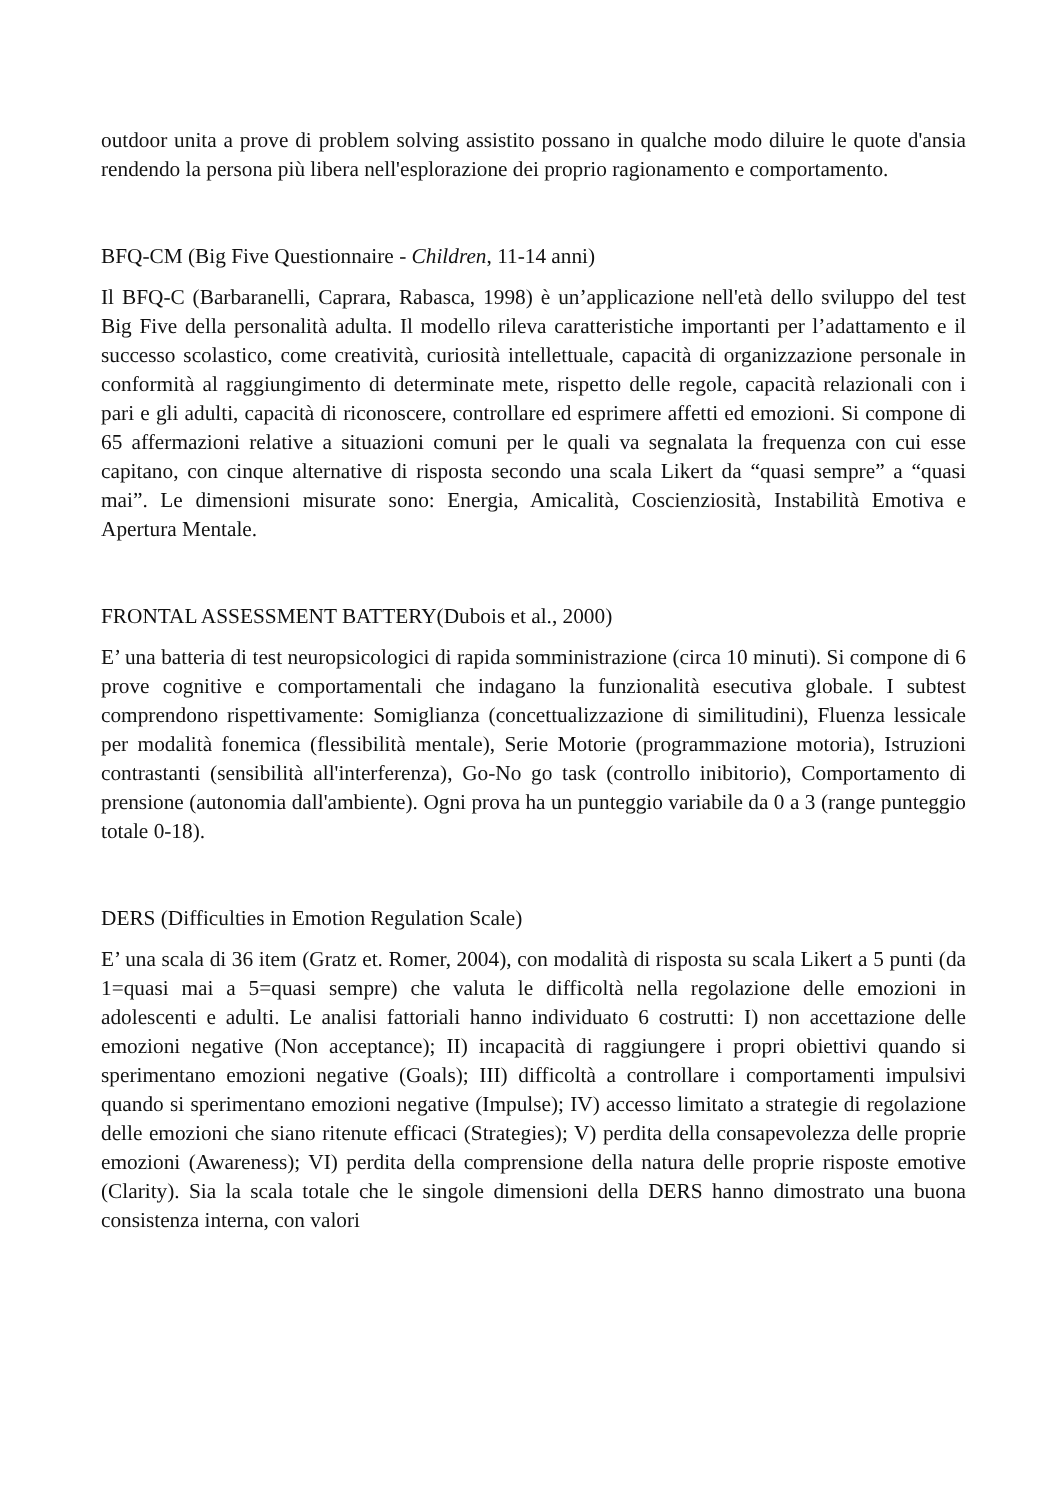outdoor unita a prove di problem solving assistito possano in qualche modo diluire le quote d'ansia rendendo la persona più libera nell'esplorazione dei proprio ragionamento e comportamento.
BFQ-CM (Big Five Questionnaire - Children, 11-14 anni)
Il BFQ-C (Barbaranelli, Caprara, Rabasca, 1998) è un’applicazione nell'età dello sviluppo del test Big Five della personalità adulta. Il modello rileva caratteristiche importanti per l’adattamento e il successo scolastico, come creatività, curiosità intellettuale, capacità di organizzazione personale in conformità al raggiungimento di determinate mete, rispetto delle regole, capacità relazionali con i pari e gli adulti, capacità di riconoscere, controllare ed esprimere affetti ed emozioni. Si compone di 65 affermazioni relative a situazioni comuni per le quali va segnalata la frequenza con cui esse capitano, con cinque alternative di risposta secondo una scala Likert da “quasi sempre” a “quasi mai”. Le dimensioni misurate sono: Energia, Amicalità, Coscienziosità, Instabilità Emotiva e Apertura Mentale.
FRONTAL ASSESSMENT BATTERY(Dubois et al., 2000)
E’ una batteria di test neuropsicologici di rapida somministrazione (circa 10 minuti). Si compone di 6 prove cognitive e comportamentali che indagano la funzionalità esecutiva globale. I subtest comprendono rispettivamente: Somiglianza (concettualizzazione di similitudini), Fluenza lessicale per modalità fonemica (flessibilità mentale), Serie Motorie (programmazione motoria), Istruzioni contrastanti (sensibilità all'interferenza), Go-No go task (controllo inibitorio), Comportamento di prensione (autonomia dall'ambiente). Ogni prova ha un punteggio variabile da 0 a 3 (range punteggio totale 0-18).
DERS (Difficulties in Emotion Regulation Scale)
E’ una scala di 36 item (Gratz et. Romer, 2004), con modalità di risposta su scala Likert a 5 punti (da 1=quasi mai a 5=quasi sempre) che valuta le difficoltà nella regolazione delle emozioni in adolescenti e adulti. Le analisi fattoriali hanno individuato 6 costrutti: I) non accettazione delle emozioni negative (Non acceptance); II) incapacità di raggiungere i propri obiettivi quando si sperimentano emozioni negative (Goals); III) difficoltà a controllare i comportamenti impulsivi quando si sperimentano emozioni negative (Impulse); IV) accesso limitato a strategie di regolazione delle emozioni che siano ritenute efficaci (Strategies); V) perdita della consapevolezza delle proprie emozioni (Awareness); VI) perdita della comprensione della natura delle proprie risposte emotive (Clarity). Sia la scala totale che le singole dimensioni della DERS hanno dimostrato una buona consistenza interna, con valori